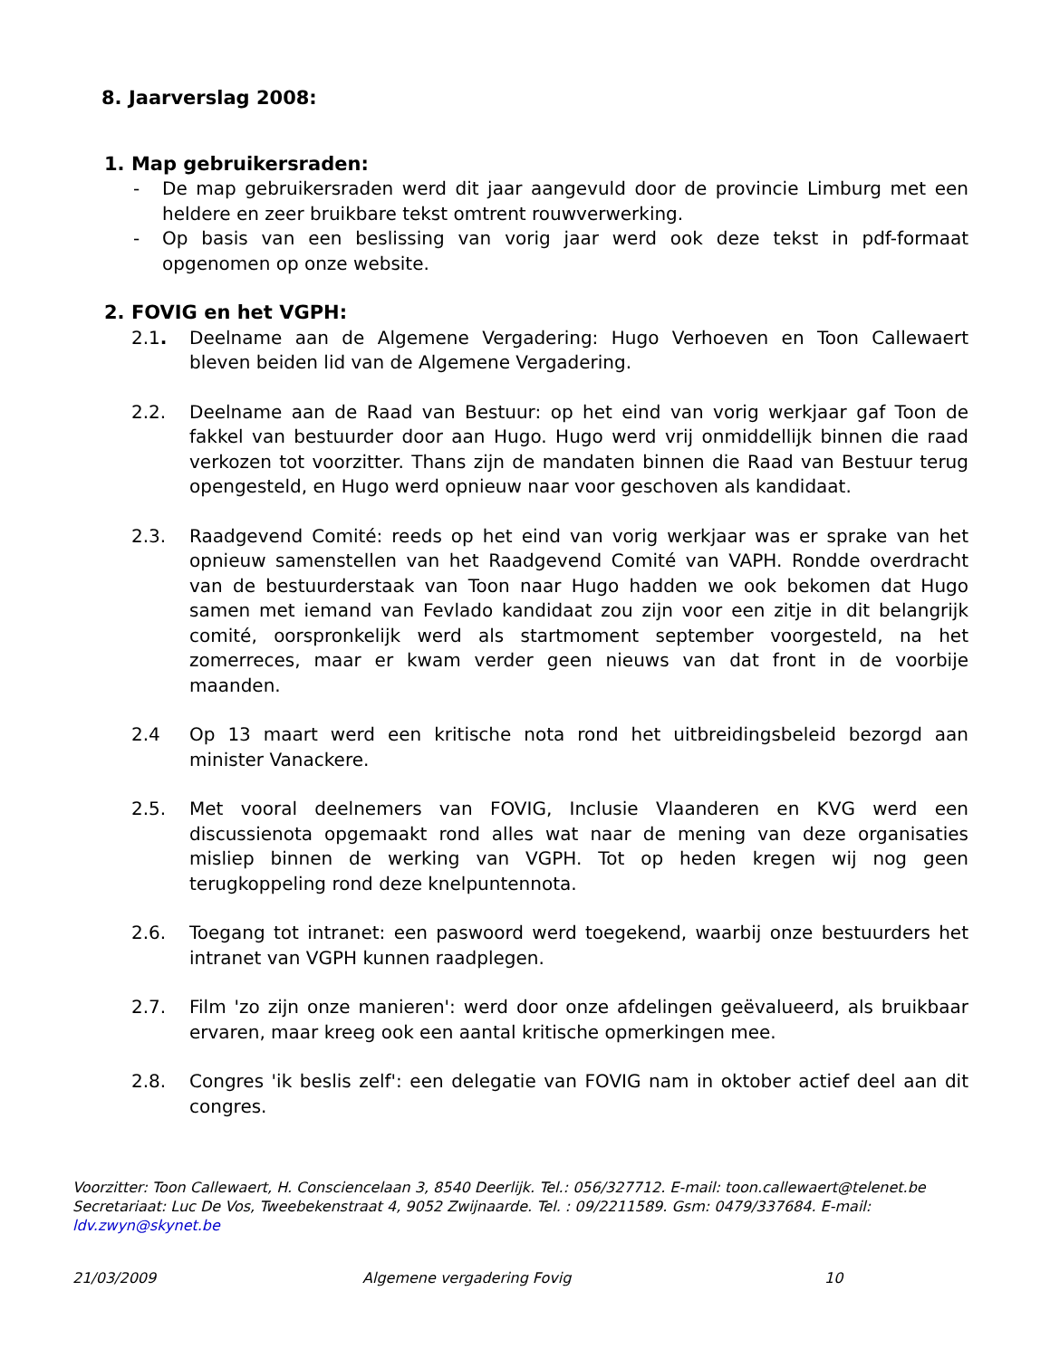8. Jaarverslag 2008:
1. Map gebruikersraden:
- De map gebruikersraden werd dit jaar aangevuld door de provincie Limburg met een heldere en zeer bruikbare tekst omtrent rouwverwerking.
- Op basis van een beslissing van vorig jaar werd ook deze tekst in pdf-formaat opgenomen op onze website.
2. FOVIG en het VGPH:
2.1. Deelname aan de Algemene Vergadering: Hugo Verhoeven en Toon Callewaert bleven beiden lid van de Algemene Vergadering.
2.2. Deelname aan de Raad van Bestuur: op het eind van vorig werkjaar gaf Toon de fakkel van bestuurder door aan Hugo. Hugo werd vrij onmiddellijk binnen die raad verkozen tot voorzitter. Thans zijn de mandaten binnen die Raad van Bestuur terug opengesteld, en Hugo werd opnieuw naar voor geschoven als kandidaat.
2.3. Raadgevend Comité: reeds op het eind van vorig werkjaar was er sprake van het opnieuw samenstellen van het Raadgevend Comité van VAPH. Rondde overdracht van de bestuurderstaak van Toon naar Hugo hadden we ook bekomen dat Hugo samen met iemand van Fevlado kandidaat zou zijn voor een zitje in dit belangrijk comité, oorspronkelijk werd als startmoment september voorgesteld, na het zomerreces, maar er kwam verder geen nieuws van dat front in de voorbije maanden.
2.4 Op 13 maart werd een kritische nota rond het uitbreidingsbeleid bezorgd aan minister Vanackere.
2.5. Met vooral deelnemers van FOVIG, Inclusie Vlaanderen en KVG werd een discussienota opgemaakt rond alles wat naar de mening van deze organisaties misliep binnen de werking van VGPH. Tot op heden kregen wij nog geen terugkoppeling rond deze knelpuntennota.
2.6. Toegang tot intranet: een paswoord werd toegekend, waarbij onze bestuurders het intranet van VGPH kunnen raadplegen.
2.7. Film 'zo zijn onze manieren': werd door onze afdelingen geëvalueerd, als bruikbaar ervaren, maar kreeg ook een aantal kritische opmerkingen mee.
2.8. Congres 'ik beslis zelf': een delegatie van FOVIG nam in oktober actief deel aan dit congres.
Voorzitter: Toon Callewaert, H. Consciencelaan 3, 8540 Deerlijk. Tel.: 056/327712. E-mail: toon.callewaert@telenet.be
Secretariaat: Luc De Vos, Tweebekenstraat 4, 9052 Zwijnaarde. Tel. : 09/2211589. Gsm: 0479/337684. E-mail: ldv.zwyn@skynet.be
21/03/2009 Algemene vergadering Fovig 10